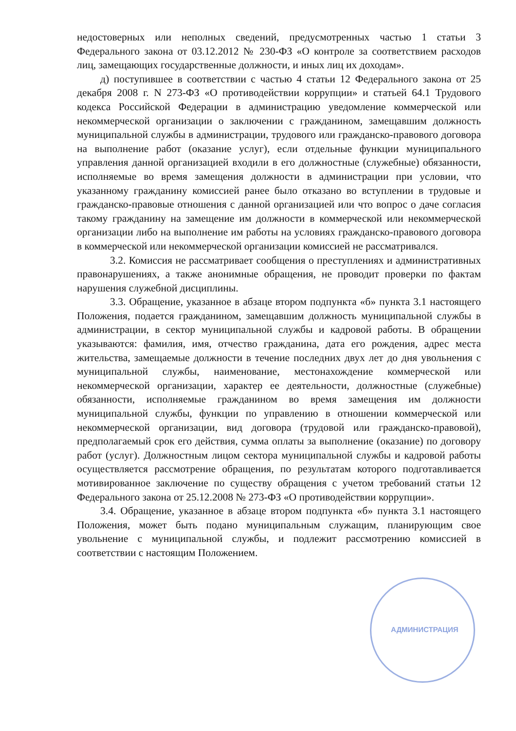недостоверных или неполных сведений, предусмотренных частью 1 статьи 3 Федерального закона от 03.12.2012 № 230-ФЗ «О контроле за соответствием расходов лиц, замещающих государственные должности, и иных лиц их доходам».
д) поступившее в соответствии с частью 4 статьи 12 Федерального закона от 25 декабря 2008 г. N 273-ФЗ «О противодействии коррупции» и статьей 64.1 Трудового кодекса Российской Федерации в администрацию уведомление коммерческой или некоммерческой организации о заключении с гражданином, замещавшим должность муниципальной службы в администрации, трудового или гражданско-правового договора на выполнение работ (оказание услуг), если отдельные функции муниципального управления данной организацией входили в его должностные (служебные) обязанности, исполняемые во время замещения должности в администрации при условии, что указанному гражданину комиссией ранее было отказано во вступлении в трудовые и гражданско-правовые отношения с данной организацией или что вопрос о даче согласия такому гражданину на замещение им должности в коммерческой или некоммерческой организации либо на выполнение им работы на условиях гражданско-правового договора в коммерческой или некоммерческой организации комиссией не рассматривался.
3.2. Комиссия не рассматривает сообщения о преступлениях и административных правонарушениях, а также анонимные обращения, не проводит проверки по фактам нарушения служебной дисциплины.
3.3. Обращение, указанное в абзаце втором подпункта «б» пункта 3.1 настоящего Положения, подается гражданином, замещавшим должность муниципальной службы в администрации, в сектор муниципальной службы и кадровой работы. В обращении указываются: фамилия, имя, отчество гражданина, дата его рождения, адрес места жительства, замещаемые должности в течение последних двух лет до дня увольнения с муниципальной службы, наименование, местонахождение коммерческой или некоммерческой организации, характер ее деятельности, должностные (служебные) обязанности, исполняемые гражданином во время замещения им должности муниципальной службы, функции по управлению в отношении коммерческой или некоммерческой организации, вид договора (трудовой или гражданско-правовой), предполагаемый срок его действия, сумма оплаты за выполнение (оказание) по договору работ (услуг). Должностным лицом сектора муниципальной службы и кадровой работы осуществляется рассмотрение обращения, по результатам которого подготавливается мотивированное заключение по существу обращения с учетом требований статьи 12 Федерального закона от 25.12.2008 № 273-ФЗ «О противодействии коррупции».
3.4. Обращение, указанное в абзаце втором подпункта «б» пункта 3.1 настоящего Положения, может быть подано муниципальным служащим, планирующим свое увольнение с муниципальной службы, и подлежит рассмотрению комиссией в соответствии с настоящим Положением.
АДМИНИСТРАЦИЯ